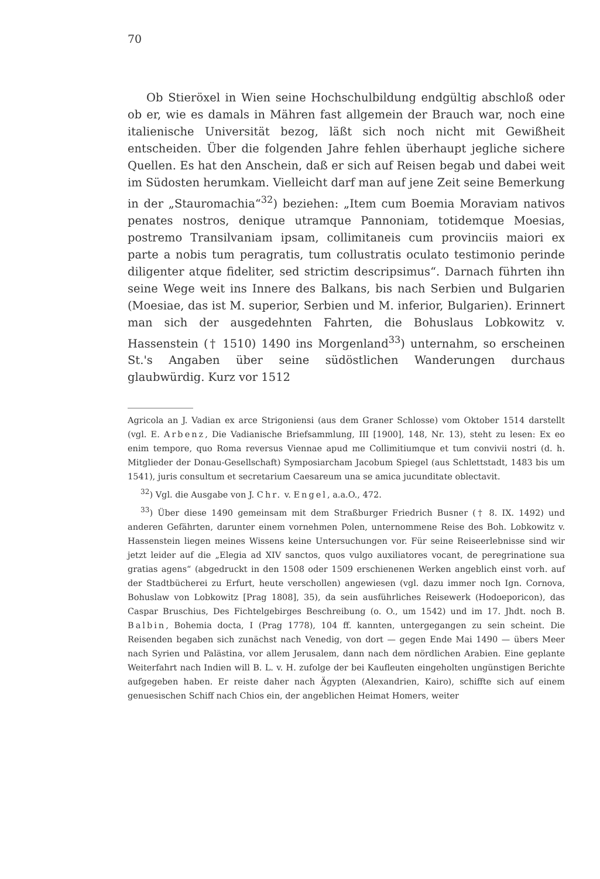70
Ob Stieröxel in Wien seine Hochschulbildung endgültig abschloß oder ob er, wie es damals in Mähren fast allgemein der Brauch war, noch eine italienische Universität bezog, läßt sich noch nicht mit Gewißheit entscheiden. Über die folgenden Jahre fehlen überhaupt jegliche sichere Quellen. Es hat den Anschein, daß er sich auf Reisen begab und dabei weit im Südosten herumkam. Vielleicht darf man auf jene Zeit seine Bemerkung in der „Stauromachia“<sup>32</sup>) beziehen: „Item cum Boemia Moraviam nativos penates nostros, denique utramque Pannoniam, totidemque Moesias, postremo Transilvaniam ipsam, collimitaneis cum provinciis maiori ex parte a nobis tum peragratis, tum collustratis oculato testimonio perinde diligenter atque fideliter, sed strictim descripsimus“. Darnach führten ihn seine Wege weit ins Innere des Balkans, bis nach Serbien und Bulgarien (Moesiae, das ist M. superior, Serbien und M. inferior, Bulgarien). Erinnert man sich der ausgedehnten Fahrten, die Bohuslaus Lobkowitz v. Hassenstein († 1510) 1490 ins Morgenland<sup>33</sup>) unternahm, so erscheinen St.'s Angaben über seine südöstlichen Wanderungen durchaus glaubwürdig. Kurz vor 1512
Agricola an J. Vadian ex arce Strigoniensi (aus dem Graner Schlosse) vom Oktober 1514 darstellt (vgl. E. Arbenz, Die Vadianische Briefsammlung, III [1900], 148, Nr. 13), steht zu lesen: Ex eo enim tempore, quo Roma reversus Viennae apud me Collimitiumque et tum convivii nostri (d. h. Mitglieder der Donau-Gesellschaft) Symposiarcham Jacobum Spiegel (aus Schlettstadt, 1483 bis um 1541), juris consultum et secretarium Caesareum una se amica jucunditate oblectavit.
<sup>32</sup>) Vgl. die Ausgabe von J. Chr. v. Engel, a.a.O., 472.
<sup>33</sup>) Über diese 1490 gemeinsam mit dem Straßburger Friedrich Busner († 8. IX. 1492) und anderen Gefährten, darunter einem vornehmen Polen, unternommene Reise des Boh. Lobkowitz v. Hassenstein liegen meines Wissens keine Untersuchungen vor. Für seine Reiseerlebnisse sind wir jetzt leider auf die „Elegia ad XIV sanctos, quos vulgo auxiliatores vocant, de peregrinatione sua gratias agens“ (abgedruckt in den 1508 oder 1509 erschienenen Werken angeblich einst vorh. auf der Stadtbücherei zu Erfurt, heute verschollen) angewiesen (vgl. dazu immer noch Ign. Cornova, Bohuslaw von Lobkowitz [Prag 1808], 35), da sein ausführliches Reisewerk (Hodoeporicon), das Caspar Bruschius, Des Fichtelgebirges Beschreibung (o. O., um 1542) und im 17. Jhdt. noch B. Balbin, Bohemia docta, I (Prag 1778), 104 ff. kannten, untergegangen zu sein scheint. Die Reisenden begaben sich zunächst nach Venedig, von dort — gegen Ende Mai 1490 — übers Meer nach Syrien und Palästina, vor allem Jerusalem, dann nach dem nördlichen Arabien. Eine geplante Weiterfahrt nach Indien will B. L. v. H. zufolge der bei Kaufleuten eingeholten ungünstigen Berichte aufgegeben haben. Er reiste daher nach Ägypten (Alexandrien, Kairo), schiffte sich auf einem genuesischen Schiff nach Chios ein, der angeblichen Heimat Homers, weiter